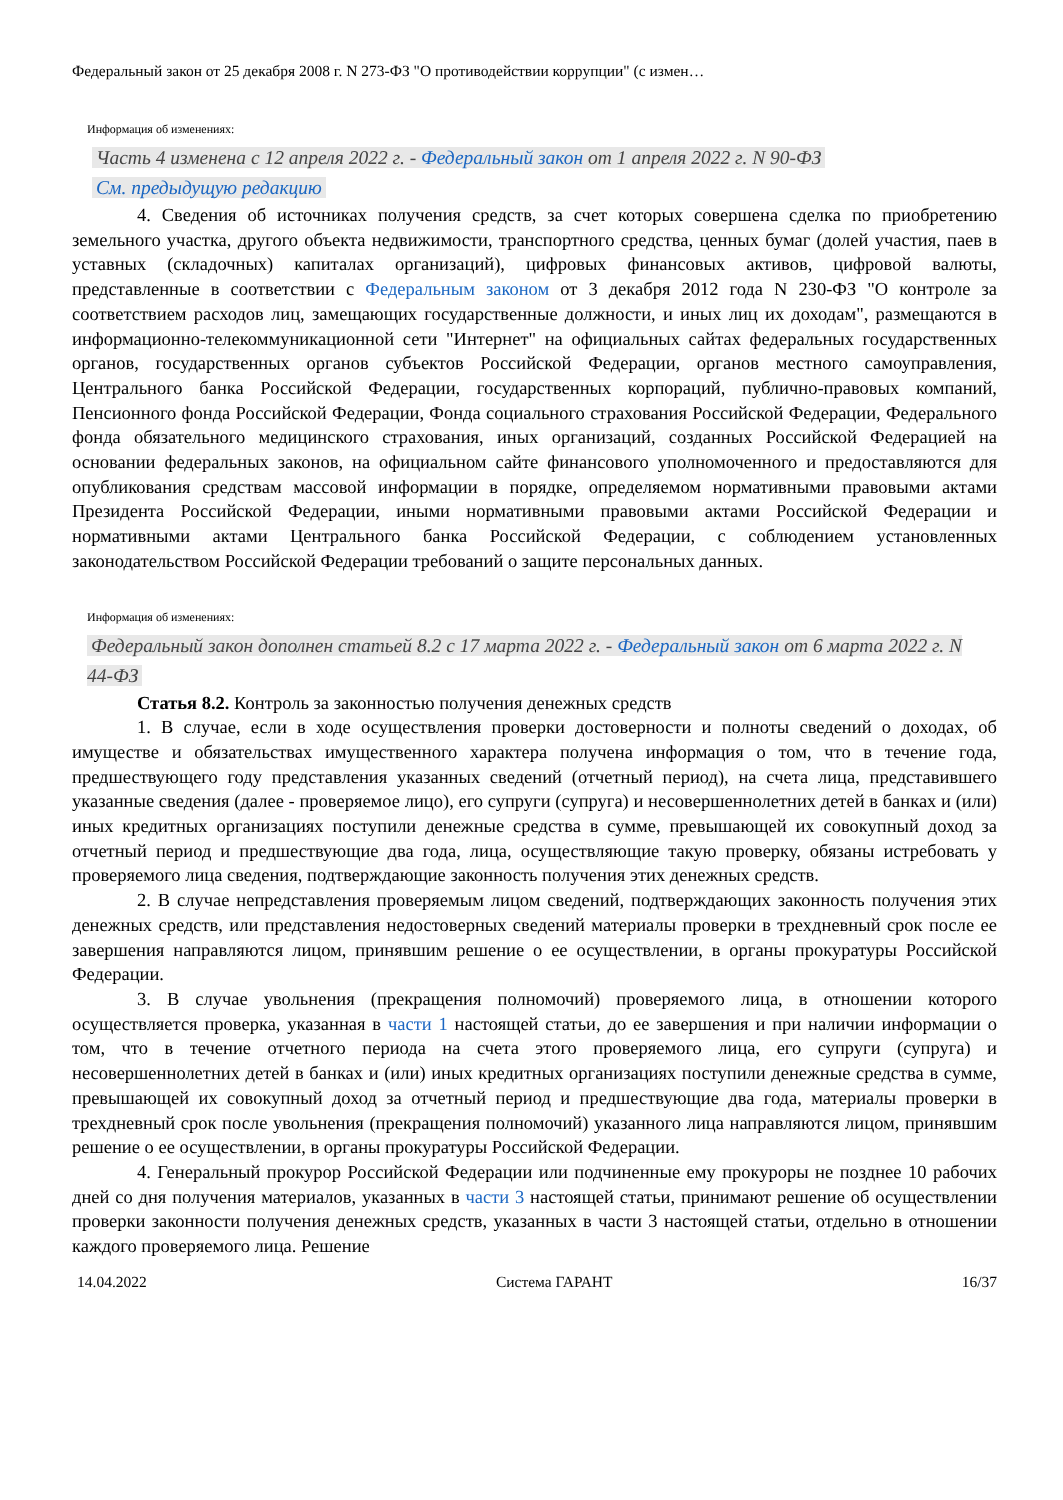Федеральный закон от 25 декабря 2008 г. N 273-ФЗ "О противодействии коррупции" (с измен…
Информация об изменениях:
Часть 4 изменена с 12 апреля 2022 г. - Федеральный закон от 1 апреля 2022 г. N 90-ФЗ
См. предыдущую редакцию
4. Сведения об источниках получения средств, за счет которых совершена сделка по приобретению земельного участка, другого объекта недвижимости, транспортного средства, ценных бумаг (долей участия, паев в уставных (складочных) капиталах организаций), цифровых финансовых активов, цифровой валюты, представленные в соответствии с Федеральным законом от 3 декабря 2012 года N 230-ФЗ "О контроле за соответствием расходов лиц, замещающих государственные должности, и иных лиц их доходам", размещаются в информационно-телекоммуникационной сети "Интернет" на официальных сайтах федеральных государственных органов, государственных органов субъектов Российской Федерации, органов местного самоуправления, Центрального банка Российской Федерации, государственных корпораций, публично-правовых компаний, Пенсионного фонда Российской Федерации, Фонда социального страхования Российской Федерации, Федерального фонда обязательного медицинского страхования, иных организаций, созданных Российской Федерацией на основании федеральных законов, на официальном сайте финансового уполномоченного и предоставляются для опубликования средствам массовой информации в порядке, определяемом нормативными правовыми актами Президента Российской Федерации, иными нормативными правовыми актами Российской Федерации и нормативными актами Центрального банка Российской Федерации, с соблюдением установленных законодательством Российской Федерации требований о защите персональных данных.
Информация об изменениях:
Федеральный закон дополнен статьей 8.2 с 17 марта 2022 г. - Федеральный закон от 6 марта 2022 г. N 44-ФЗ
Статья 8.2. Контроль за законностью получения денежных средств
1. В случае, если в ходе осуществления проверки достоверности и полноты сведений о доходах, об имуществе и обязательствах имущественного характера получена информация о том, что в течение года, предшествующего году представления указанных сведений (отчетный период), на счета лица, представившего указанные сведения (далее - проверяемое лицо), его супруги (супруга) и несовершеннолетних детей в банках и (или) иных кредитных организациях поступили денежные средства в сумме, превышающей их совокупный доход за отчетный период и предшествующие два года, лица, осуществляющие такую проверку, обязаны истребовать у проверяемого лица сведения, подтверждающие законность получения этих денежных средств.
2. В случае непредставления проверяемым лицом сведений, подтверждающих законность получения этих денежных средств, или представления недостоверных сведений материалы проверки в трехдневный срок после ее завершения направляются лицом, принявшим решение о ее осуществлении, в органы прокуратуры Российской Федерации.
3. В случае увольнения (прекращения полномочий) проверяемого лица, в отношении которого осуществляется проверка, указанная в части 1 настоящей статьи, до ее завершения и при наличии информации о том, что в течение отчетного периода на счета этого проверяемого лица, его супруги (супруга) и несовершеннолетних детей в банках и (или) иных кредитных организациях поступили денежные средства в сумме, превышающей их совокупный доход за отчетный период и предшествующие два года, материалы проверки в трехдневный срок после увольнения (прекращения полномочий) указанного лица направляются лицом, принявшим решение о ее осуществлении, в органы прокуратуры Российской Федерации.
4. Генеральный прокурор Российской Федерации или подчиненные ему прокуроры не позднее 10 рабочих дней со дня получения материалов, указанных в части 3 настоящей статьи, принимают решение об осуществлении проверки законности получения денежных средств, указанных в части 3 настоящей статьи, отдельно в отношении каждого проверяемого лица. Решение
14.04.2022 Система ГАРАНТ 16/37